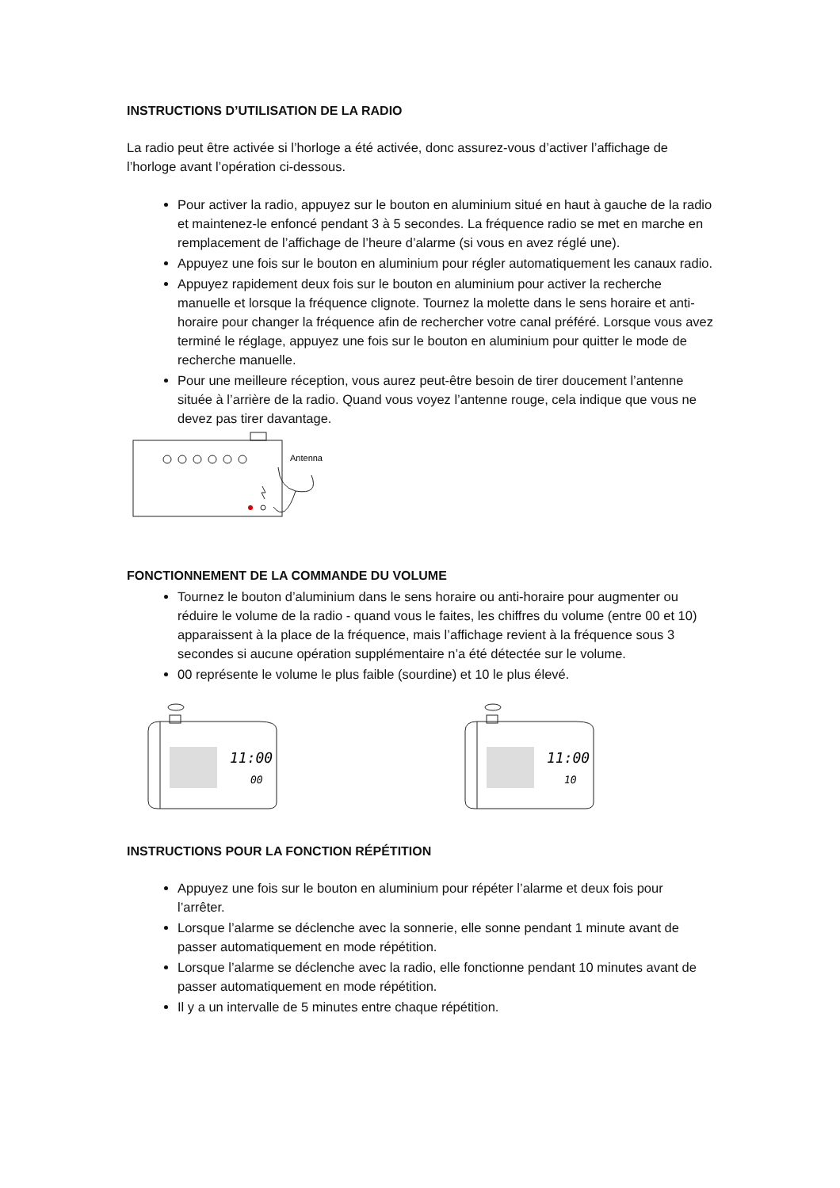INSTRUCTIONS D’UTILISATION DE LA RADIO
La radio peut être activée si l’horloge a été activée, donc assurez-vous d’activer l’affichage de l’horloge avant l’opération ci-dessous.
Pour activer la radio, appuyez sur le bouton en aluminium situé en haut à gauche de la radio et maintenez-le enfoncé pendant 3 à 5 secondes. La fréquence radio se met en marche en remplacement de l’affichage de l’heure d’alarme (si vous en avez réglé une).
Appuyez une fois sur le bouton en aluminium pour régler automatiquement les canaux radio.
Appuyez rapidement deux fois sur le bouton en aluminium pour activer la recherche manuelle et lorsque la fréquence clignote. Tournez la molette dans le sens horaire et anti-horaire pour changer la fréquence afin de rechercher votre canal préféré. Lorsque vous avez terminé le réglage, appuyez une fois sur le bouton en aluminium pour quitter le mode de recherche manuelle.
Pour une meilleure réception, vous aurez peut-être besoin de tirer doucement l’antenne située à l’arrière de la radio. Quand vous voyez l’antenne rouge, cela indique que vous ne devez pas tirer davantage.
Antenna
FONCTIONNEMENT DE LA COMMANDE DU VOLUME
Tournez le bouton d’aluminium dans le sens horaire ou anti-horaire pour augmenter ou réduire le volume de la radio - quand vous le faites, les chiffres du volume (entre 00 et 10) apparaissent à la place de la fréquence, mais l’affichage revient à la fréquence sous 3 secondes si aucune opération supplémentaire n’a été détectée sur le volume.
00 représente le volume le plus faible (sourdine) et 10 le plus élevé.
11:00
00
11:00
10
INSTRUCTIONS POUR LA FONCTION RÉPÉTITION
Appuyez une fois sur le bouton en aluminium pour répéter l’alarme et deux fois pour l’arrêter.
Lorsque l’alarme se déclenche avec la sonnerie, elle sonne pendant 1 minute avant de passer automatiquement en mode répétition.
Lorsque l’alarme se déclenche avec la radio, elle fonctionne pendant 10 minutes avant de passer automatiquement en mode répétition.
Il y a un intervalle de 5 minutes entre chaque répétition.